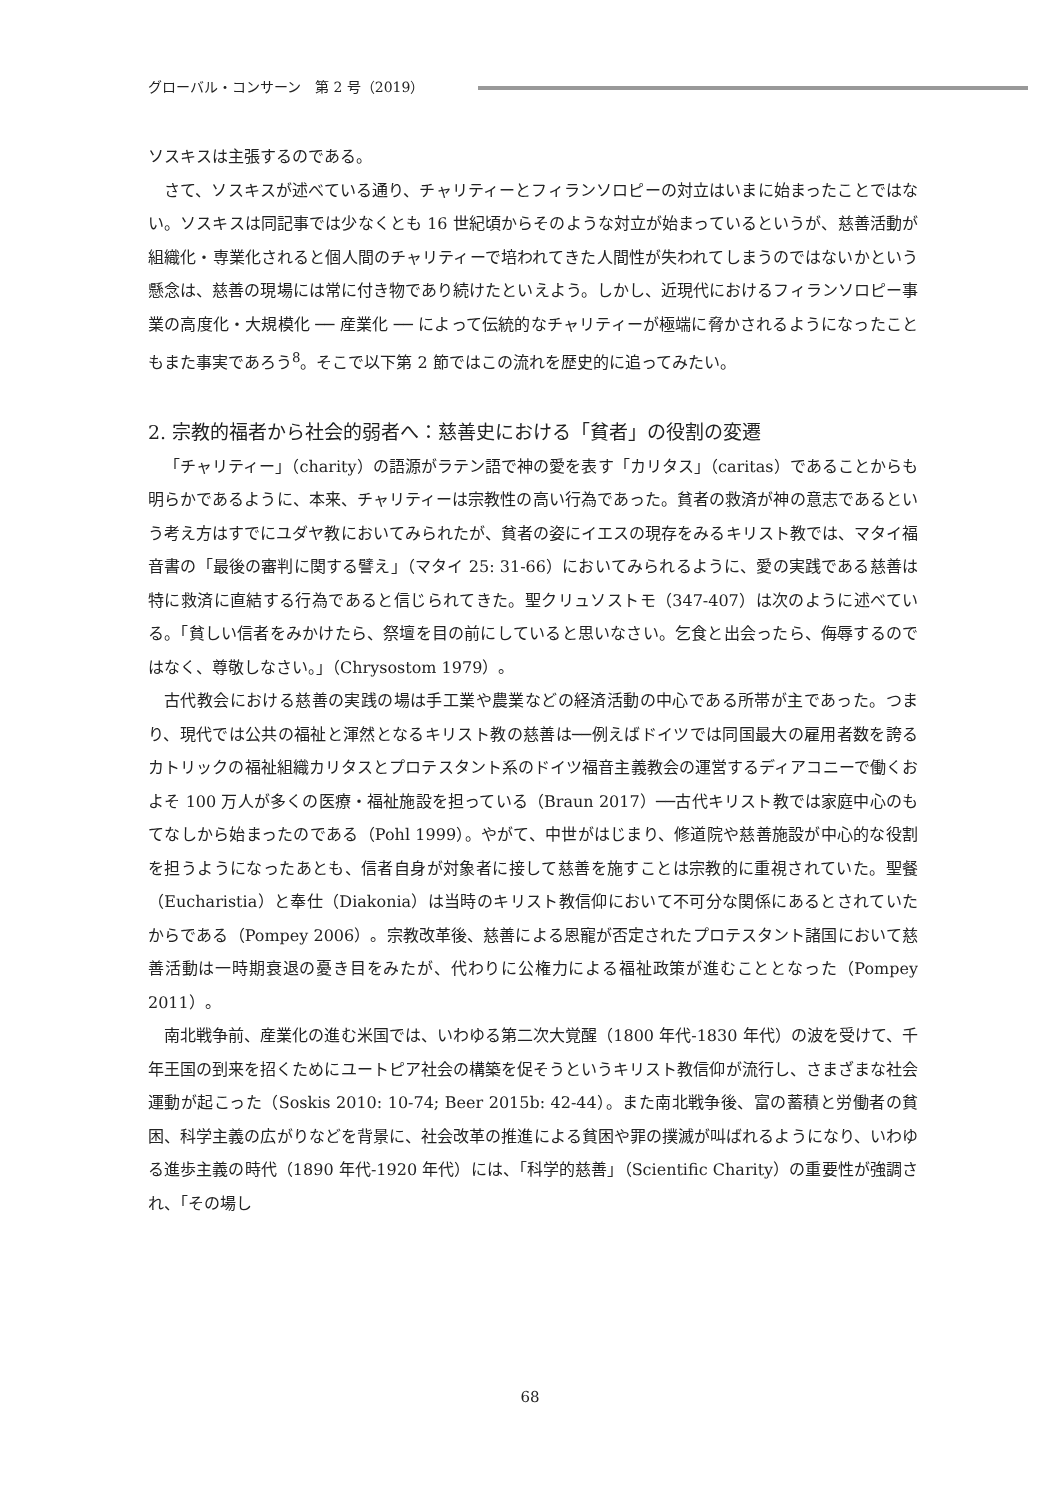グローバル・コンサーン　第 2 号（2019）
ソスキスは主張するのである。
さて、ソスキスが述べている通り、チャリティーとフィランソロピーの対立はいまに始まったことではない。ソスキスは同記事では少なくとも 16 世紀頃からそのような対立が始まっているというが、慈善活動が組織化・専業化されると個人間のチャリティーで培われてきた人間性が失われてしまうのではないかという懸念は、慈善の現場には常に付き物であり続けたといえよう。しかし、近現代におけるフィランソロピー事業の高度化・大規模化 ── 産業化 ── によって伝統的なチャリティーが極端に脅かされるようになったこともまた事実であろう<sup>8</sup>。そこで以下第 2 節ではこの流れを歴史的に追ってみたい。
2. 宗教的福者から社会的弱者へ：慈善史における「貧者」の役割の変遷
「チャリティー」（charity）の語源がラテン語で神の愛を表す「カリタス」（caritas）であることからも明らかであるように、本来、チャリティーは宗教性の高い行為であった。貧者の救済が神の意志であるという考え方はすでにユダヤ教においてみられたが、貧者の姿にイエスの現存をみるキリスト教では、マタイ福音書の「最後の審判に関する譬え」（マタイ 25: 31-66）においてみられるように、愛の実践である慈善は特に救済に直結する行為であると信じられてきた。聖クリュソストモ（347-407）は次のように述べている。「貧しい信者をみかけたら、祭壇を目の前にしていると思いなさい。乞食と出会ったら、侮辱するのではなく、尊敬しなさい。」（Chrysostom 1979）。
古代教会における慈善の実践の場は手工業や農業などの経済活動の中心である所帯が主であった。つまり、現代では公共の福祉と渾然となるキリスト教の慈善は──例えばドイツでは同国最大の雇用者数を誇るカトリックの福祉組織カリタスとプロテスタント系のドイツ福音主義教会の運営するディアコニーで働くおよそ 100 万人が多くの医療・福祉施設を担っている（Braun 2017）──古代キリスト教では家庭中心のもてなしから始まったのである（Pohl 1999）。やがて、中世がはじまり、修道院や慈善施設が中心的な役割を担うようになったあとも、信者自身が対象者に接して慈善を施すことは宗教的に重視されていた。聖餐（Eucharistia）と奉仕（Diakonia）は当時のキリスト教信仰において不可分な関係にあるとされていたからである（Pompey 2006）。宗教改革後、慈善による恩寵が否定されたプロテスタント諸国において慈善活動は一時期衰退の憂き目をみたが、代わりに公権力による福祉政策が進むこととなった（Pompey 2011）。
南北戦争前、産業化の進む米国では、いわゆる第二次大覚醒（1800 年代-1830 年代）の波を受けて、千年王国の到来を招くためにユートピア社会の構築を促そうというキリスト教信仰が流行し、さまざまな社会運動が起こった（Soskis 2010: 10-74; Beer 2015b: 42-44）。また南北戦争後、富の蓄積と労働者の貧困、科学主義の広がりなどを背景に、社会改革の推進による貧困や罪の撲滅が叫ばれるようになり、いわゆる進歩主義の時代（1890 年代-1920 年代）には、「科学的慈善」（Scientific Charity）の重要性が強調され、「その場し
68